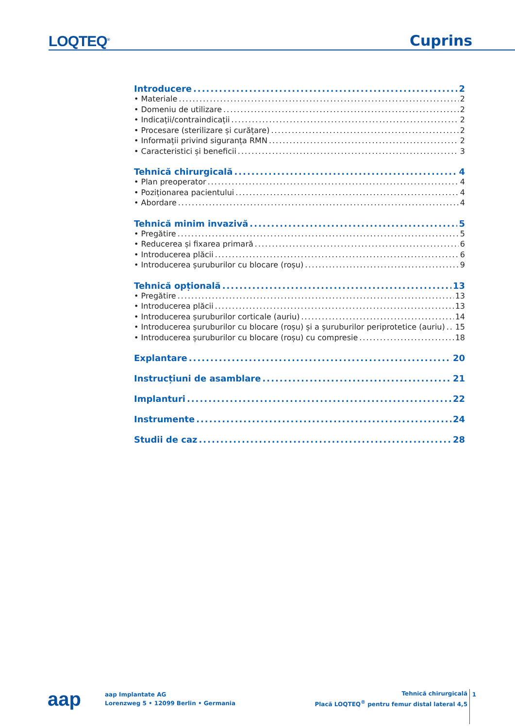LOQTEQ<sup>®</sup> Cuprins
Introducere 2
• Materiale 2
• Domeniu de utilizare 2
• Indicații/contraindicații 2
• Procesare (sterilizare și curățare) 2
• Informații privind siguranța RMN 2
• Caracteristici și beneficii 3
Tehnică chirurgicală 4
• Plan preoperator 4
• Poziționarea pacientului 4
• Abordare 4
Tehnică minim invazivă 5
• Pregătire 5
• Reducerea și fixarea primară 6
• Introducerea plăcii 6
• Introducerea șuruburilor cu blocare (roșu) 9
Tehnică opțională 13
• Pregătire 13
• Introducerea plăcii 13
• Introducerea șuruburilor corticale (auriu) 14
• Introducerea șuruburilor cu blocare (roșu) și a șuruburilor periprotetice (auriu) 15
• Introducerea șuruburilor cu blocare (roșu) cu compresie 18
Explantare 20
Instrucțiuni de asamblare 21
Implanturi 22
Instrumente 24
Studii de caz 28
aap
aap Implantate AG
Lorenzweg 5 • 12099 Berlin • Germania
Tehnică chirurgicală
Placă LOQTEQ<sup>®</sup> pentru femur distal lateral 4,5
1